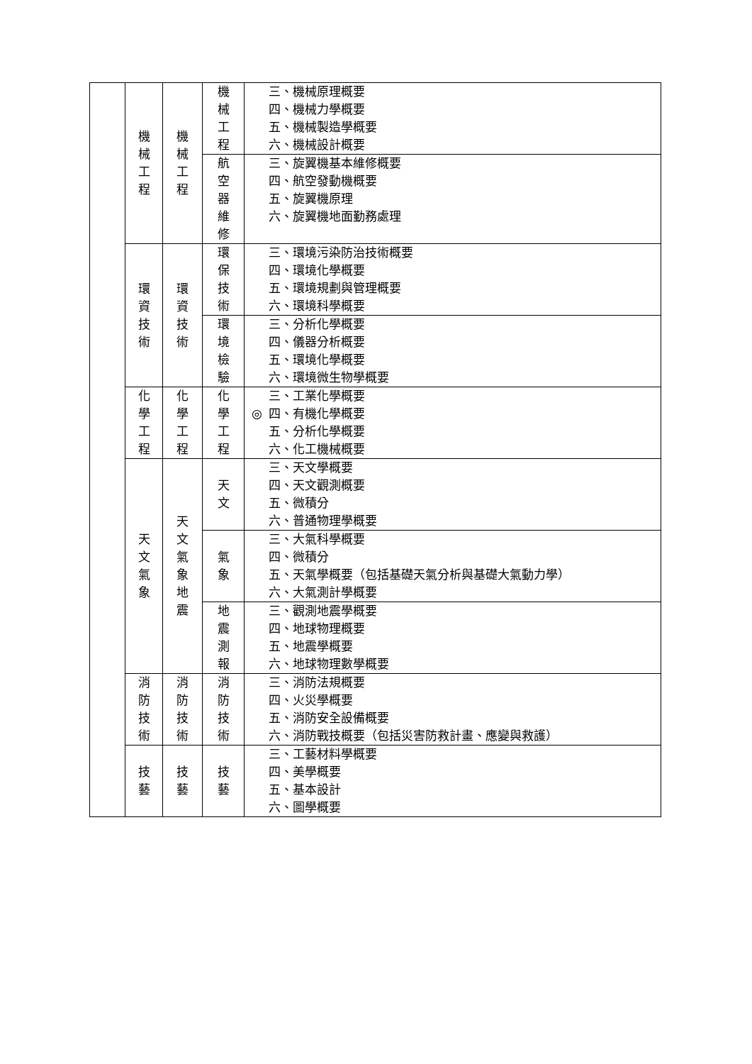| | 機 械 工 程 | 機 械 工 程 | 機 械 工 程 | 三、機械原理概要 四、機械力學概要 五、機械製造學概要 六、機械設計概要 |
| | | | 航 空 器 維 修 | 三、旋翼機基本維修概要 四、航空發動機概要 五、旋翼機原理 六、旋翼機地面勤務處理 |
| | 環 資 技 術 | 環 資 技 術 | 環 保 技 術 | 三、環境污染防治技術概要 四、環境化學概要 五、環境規劃與管理概要 六、環境科學概要 |
| | | | 環 境 檢 驗 | 三、分析化學概要 四、儀器分析概要 五、環境化學概要 六、環境微生物學概要 |
| | 化 學 工 程 | 化 學 工 程 | 化 學 工 程 | 三、工業化學概要 ◎ 四、有機化學概要 五、分析化學概要 六、化工機械概要 |
| | 天 文 氣 象 | 天 文 氣 象 地 震 | 天 文 | 三、天文學概要 四、天文觀測概要 五、微積分 六、普通物理學概要 |
| | | | 氣 象 | 三、大氣科學概要 四、微積分 五、天氣學概要（包括基礎天氣分析與基礎大氣動力學） 六、大氣測計學概要 |
| | | | 地 震 測 報 | 三、觀測地震學概要 四、地球物理概要 五、地震學概要 六、地球物理數學概要 |
| | 消 防 技 術 | 消 防 技 術 | 消 防 技 術 | 三、消防法規概要 四、火災學概要 五、消防安全設備概要 六、消防戰技概要（包括災害防救計畫、應變與救護） |
| | 技 藝 | 技 藝 | 技 藝 | 三、工藝材料學概要 四、美學概要 五、基本設計 六、圖學概要 |